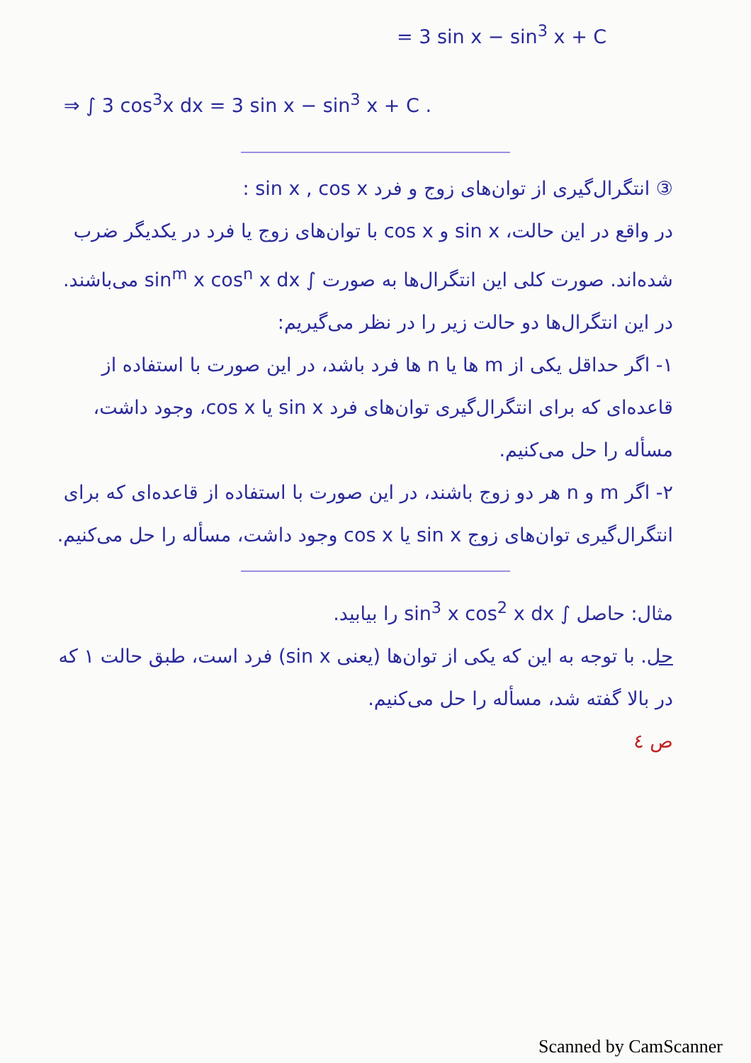= 3 sin x − sin<sup>3</sup> x + C
⇒ ∫ 3 cos<sup>3</sup>x dx = 3 sin x − sin<sup>3</sup> x + C .
③ انتگرال‌گیری از توان‌های زوج و فرد sin x , cos x :
در واقع در این حالت، sin x و cos x با توان‌های زوج یا فرد در یکدیگر ضرب شده‌اند. صورت کلی این انتگرال‌ها به صورت ∫ sin<sup>m</sup> x cos<sup>n</sup> x dx می‌باشند. در این انتگرال‌ها دو حالت زیر را در نظر می‌گیریم:
۱- اگر حداقل یکی از m ها یا n ها فرد باشد، در این صورت با استفاده از قاعده‌ای که برای انتگرال‌گیری توان‌های فرد sin x یا cos x، وجود داشت، مسأله را حل می‌کنیم.
۲- اگر m و n هر دو زوج باشند، در این صورت با استفاده از قاعده‌ای که برای انتگرال‌گیری توان‌های زوج sin x یا cos x وجود داشت، مسأله را حل می‌کنیم.
مثال: حاصل ∫ sin<sup>3</sup> x cos<sup>2</sup> x dx را بیابید.
حل. با توجه به این که یکی از توان‌ها (یعنی sin x) فرد است، طبق حالت ۱ که در بالا گفته شد، مسأله را حل می‌کنیم.
ص ٤
Scanned by CamScanner